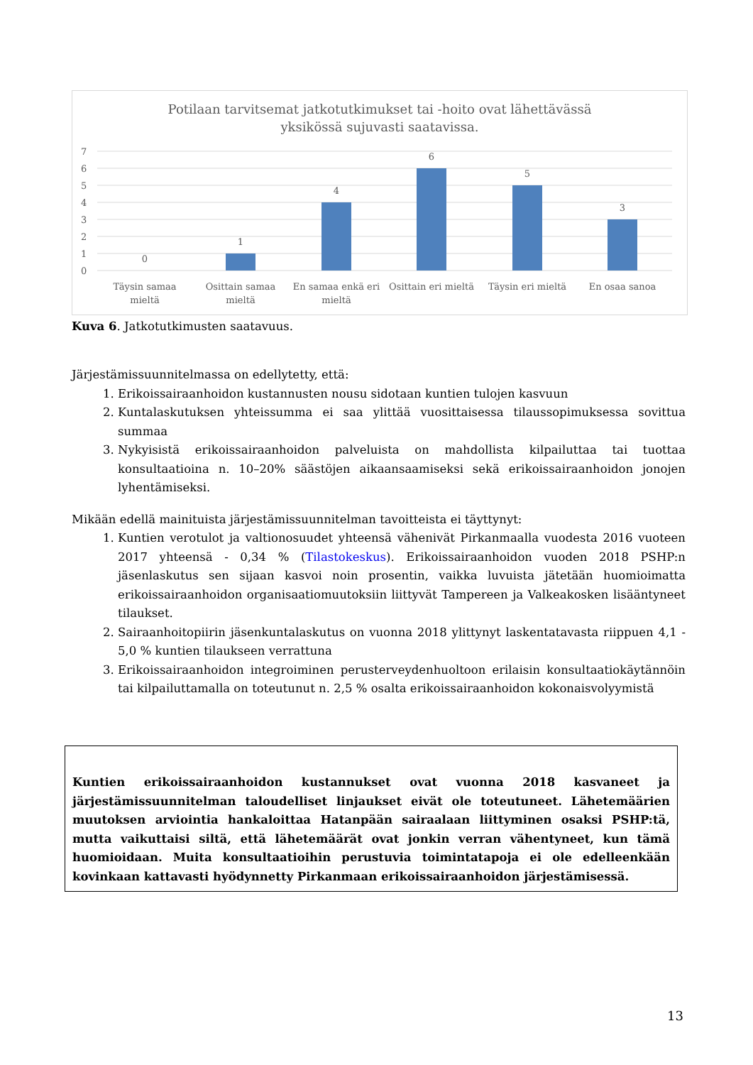Potilaan tarvitsemat jatkotutkimukset tai -hoito ovat lähettävässä
yksikössä sujuvasti saatavissa.
7
6
5
4
3
2
1
0
0
1
4
6
5
3
Täysin samaa
mieltä
Osittain samaa
mieltä
En samaa enkä eri
mieltä
Osittain eri mieltä
Täysin eri mieltä
En osaa sanoa
Kuva 6. Jatkotutkimusten saatavuus.
Järjestämissuunnitelmassa on edellytetty, että:
1. Erikoissairaanhoidon kustannusten nousu sidotaan kuntien tulojen kasvuun
2. Kuntalaskutuksen yhteissumma ei saa ylittää vuosittaisessa tilaussopimuksessa sovittua summaa
3. Nykyisistä erikoissairaanhoidon palveluista on mahdollista kilpailuttaa tai tuottaa konsultaatioina n. 10–20% säästöjen aikaansaamiseksi sekä erikoissairaanhoidon jonojen lyhentämiseksi.
Mikään edellä mainituista järjestämissuunnitelman tavoitteista ei täyttynyt:
1. Kuntien verotulot ja valtionosuudet yhteensä vähenivät Pirkanmaalla vuodesta 2016 vuoteen 2017 yhteensä - 0,34 % (Tilastokeskus). Erikoissairaanhoidon vuoden 2018 PSHP:n jäsenlaskutus sen sijaan kasvoi noin prosentin, vaikka luvuista jätetään huomioimatta erikoissairaanhoidon organisaatiomuutoksiin liittyvät Tampereen ja Valkeakosken lisääntyneet tilaukset.
2. Sairaanhoitopiirin jäsenkuntalaskutus on vuonna 2018 ylittynyt laskentatavasta riippuen 4,1 - 5,0 % kuntien tilaukseen verrattuna
3. Erikoissairaanhoidon integroiminen perusterveydenhuoltoon erilaisin konsultaatiokäytännöin tai kilpailuttamalla on toteutunut n. 2,5 % osalta erikoissairaanhoidon kokonaisvolyymistä
Kuntien erikoissairaanhoidon kustannukset ovat vuonna 2018 kasvaneet ja järjestämissuunnitelman taloudelliset linjaukset eivät ole toteutuneet. Lähetemäärien muutoksen arviointia hankaloittaa Hatanpään sairaalaan liittyminen osaksi PSHP:tä, mutta vaikuttaisi siltä, että lähetemäärät ovat jonkin verran vähentyneet, kun tämä huomioidaan. Muita konsultaatioihin perustuvia toimintatapoja ei ole edelleenkään kovinkaan kattavasti hyödynnetty Pirkanmaan erikoissairaanhoidon järjestämisessä.
13